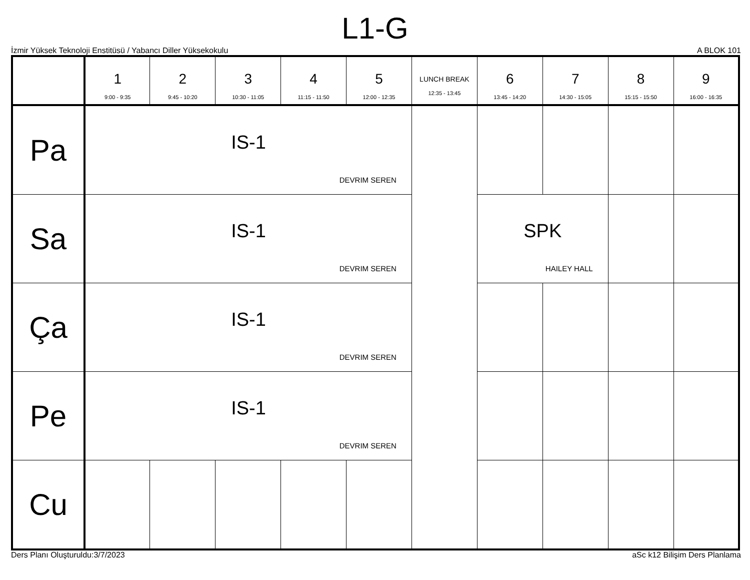L1-G
İzmir Yüksek Teknoloji Enstitüsü / Yabancı Diller Yüksekokulu A BLOK 101
| | 1 9:00 - 9:35 | 2 9:45 - 10:20 | 3 10:30 - 11:05 | 4 11:15 - 11:50 | 5 12:00 - 12:35 | LUNCH BREAK 12:35 - 13:45 | 6 13:45 - 14:20 | 7 14:30 - 15:05 | 8 15:15 - 15:50 | 9 16:00 - 16:35 |
| --- | --- | --- | --- | --- | --- | --- | --- | --- | --- | --- |
| Pa | IS-1 DEVRIM SEREN | | | | | | | | | |
| Sa | IS-1 DEVRIM SEREN | | | | | | SPK HAILEY HALL | | | |
| Ça | IS-1 DEVRIM SEREN | | | | | | | | | |
| Pe | IS-1 DEVRIM SEREN | | | | | | | | | |
| Cu | | | | | | | | | | |
Ders Planı Oluşturuldu:3/7/2023 aSc k12 Bilişim Ders Planlama